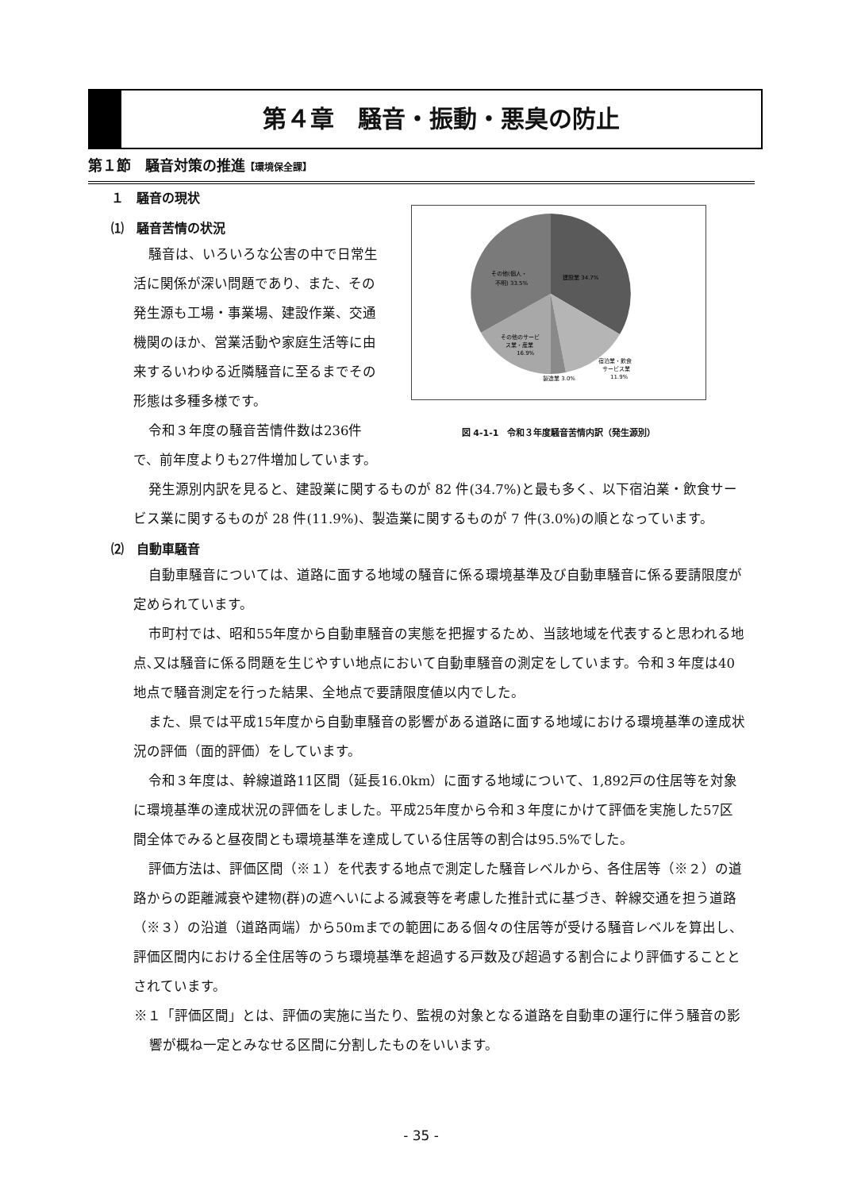第４章　騒音・振動・悪臭の防止
第１節　騒音対策の推進【環境保全課】
１　騒音の現状
⑴　騒音苦情の状況
騒音は、いろいろな公害の中で日常生活に関係が深い問題であり、また、その発生源も工場・事業場、建設作業、交通機関のほか、営業活動や家庭生活等に由来するいわゆる近隣騒音に至るまでその形態は多種多様です。
令和３年度の騒音苦情件数は236件で、前年度よりも27件増加しています。
建設業 34.7%
その他(個人・
不明) 33.5%
その他のサービ
ス業・産業
16.9%
宿泊業・飲食
サービス業
11.9%
製造業 3.0%
図 4-1-1　令和３年度騒音苦情内訳（発生源別）
発生源別内訳を見ると、建設業に関するものが 82 件(34.7%)と最も多く、以下宿泊業・飲食サービス業に関するものが 28 件(11.9%)、製造業に関するものが 7 件(3.0%)の順となっています。
⑵　自動車騒音
自動車騒音については、道路に面する地域の騒音に係る環境基準及び自動車騒音に係る要請限度が定められています。
市町村では、昭和55年度から自動車騒音の実態を把握するため、当該地域を代表すると思われる地点､又は騒音に係る問題を生じやすい地点において自動車騒音の測定をしています。令和３年度は40地点で騒音測定を行った結果、全地点で要請限度値以内でした。
また、県では平成15年度から自動車騒音の影響がある道路に面する地域における環境基準の達成状況の評価（面的評価）をしています。
令和３年度は、幹線道路11区間（延長16.0km）に面する地域について、1,892戸の住居等を対象に環境基準の達成状況の評価をしました。平成25年度から令和３年度にかけて評価を実施した57区間全体でみると昼夜間とも環境基準を達成している住居等の割合は95.5%でした。
評価方法は、評価区間（※１）を代表する地点で測定した騒音レベルから、各住居等（※２）の道路からの距離減衰や建物(群)の遮へいによる減衰等を考慮した推計式に基づき、幹線交通を担う道路（※３）の沿道（道路両端）から50mまでの範囲にある個々の住居等が受ける騒音レベルを算出し、評価区間内における全住居等のうち環境基準を超過する戸数及び超過する割合により評価することとされています。
※１「評価区間」とは、評価の実施に当たり、監視の対象となる道路を自動車の運行に伴う騒音の影響が概ね一定とみなせる区間に分割したものをいいます。
- 35 -